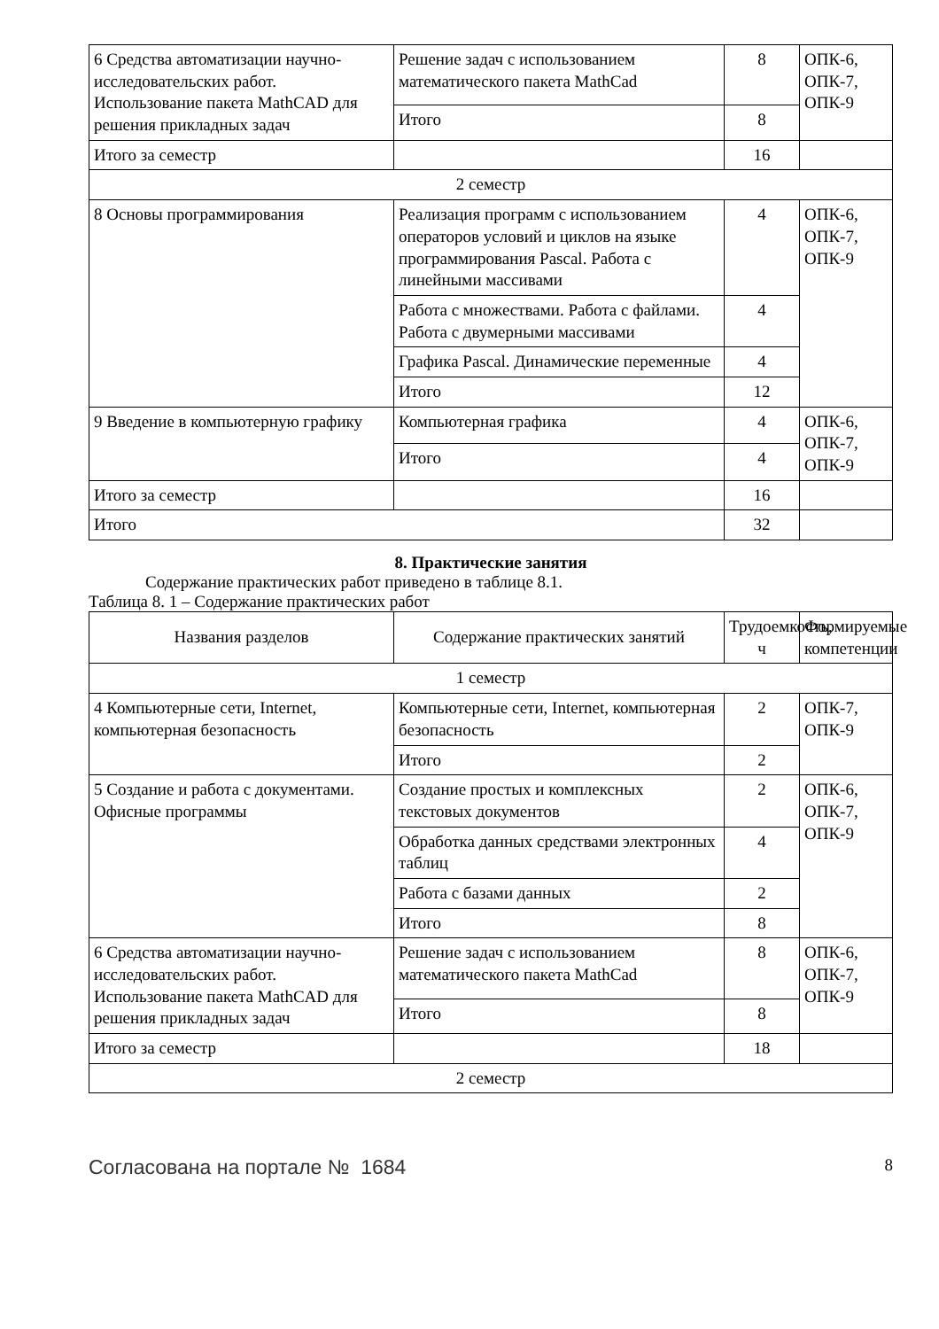| 6 Средства автоматизации научно-исследовательских работ. Использование пакета MathCAD для решения прикладных задач | Решение задач с использованием математического пакета MathCad | 8 | ОПК-6, ОПК-7, ОПК-9 |
| | Итого | 8 | |
| Итого за семестр | | 16 | |
| 2 семестр | | | |
| 8 Основы программирования | Реализация программ с использованием операторов условий и циклов на языке программирования Pascal. Работа с линейными массивами | 4 | ОПК-6, ОПК-7, ОПК-9 |
| | Работа с множествами. Работа с файлами. Работа с двумерными массивами | 4 | |
| | Графика Pascal. Динамические переменные | 4 | |
| | Итого | 12 | |
| 9 Введение в компьютерную графику | Компьютерная графика | 4 | ОПК-6, ОПК-7, ОПК-9 |
| | Итого | 4 | |
| Итого за семестр | | 16 | |
| Итого | | 32 | |
8. Практические занятия
Содержание практических работ приведено в таблице 8.1.
Таблица 8. 1 – Содержание практических работ
| Названия разделов | Содержание практических занятий | Трудоемкость, ч | Формируемые компетенции |
| --- | --- | --- | --- |
| 1 семестр | | | |
| 4 Компьютерные сети, Internet, компьютерная безопасность | Компьютерные сети, Internet, компьютерная безопасность | 2 | ОПК-7, ОПК-9 |
| | Итого | 2 | |
| 5 Создание и работа с документами. Офисные программы | Создание простых и комплексных текстовых документов | 2 | ОПК-6, ОПК-7, ОПК-9 |
| | Обработка данных средствами электронных таблиц | 4 | |
| | Работа с базами данных | 2 | |
| | Итого | 8 | |
| 6 Средства автоматизации научно-исследовательских работ. Использование пакета MathCAD для решения прикладных задач | Решение задач с использованием математического пакета MathCad | 8 | ОПК-6, ОПК-7, ОПК-9 |
| | Итого | 8 | |
| Итого за семестр | | 18 | |
| 2 семестр | | | |
Согласована на портале № 1684 8